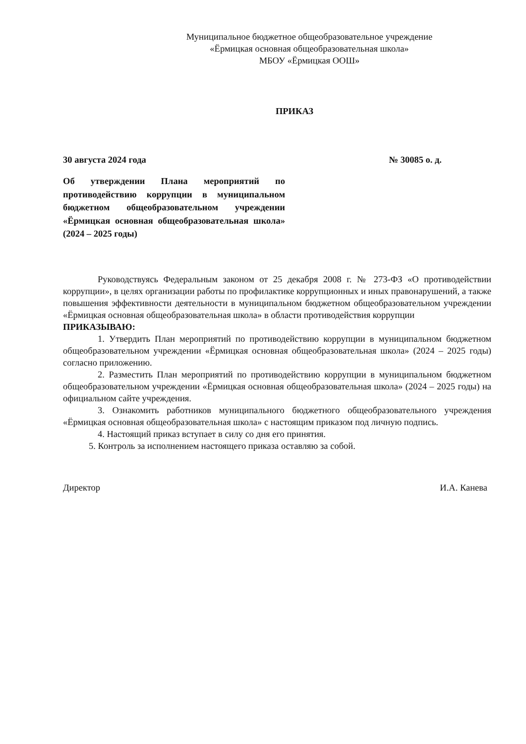Муниципальное бюджетное общеобразовательное учреждение
«Ёрмицкая основная общеобразовательная школа»
МБОУ «Ёрмицкая ООШ»
ПРИКАЗ
30 августа 2024 года № 30085 о. д.
Об утверждении Плана мероприятий по противодействию коррупции в муниципальном бюджетном общеобразовательном учреждении «Ёрмицкая основная общеобразовательная школа» (2024 – 2025 годы)
Руководствуясь Федеральным законом от 25 декабря 2008 г. № 273-ФЗ «О противодействии коррупции», в целях организации работы по профилактике коррупционных и иных правонарушений, а также повышения эффективности деятельности в муниципальном бюджетном общеобразовательном учреждении «Ёрмицкая основная общеобразовательная школа» в области противодействия коррупции
ПРИКАЗЫВАЮ:
1. Утвердить План мероприятий по противодействию коррупции в муниципальном бюджетном общеобразовательном учреждении «Ёрмицкая основная общеобразовательная школа» (2024 – 2025 годы) согласно приложению.
2. Разместить План мероприятий по противодействию коррупции в муниципальном бюджетном общеобразовательном учреждении «Ёрмицкая основная общеобразовательная школа» (2024 – 2025 годы) на официальном сайте учреждения.
3. Ознакомить работников муниципального бюджетного общеобразовательного учреждения «Ёрмицкая основная общеобразовательная школа» с настоящим приказом под личную подпись.
4. Настоящий приказ вступает в силу со дня его принятия.
5. Контроль за исполнением настоящего приказа оставляю за собой.
Директор И.А. Канева